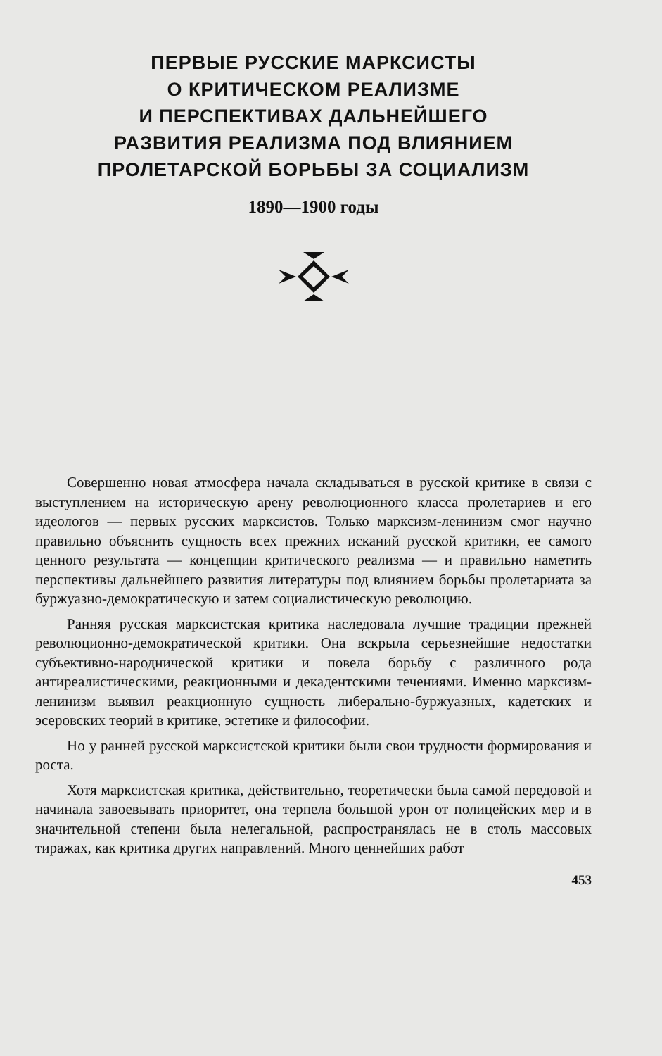ПЕРВЫЕ РУССКИЕ МАРКСИСТЫ
О КРИТИЧЕСКОМ РЕАЛИЗМЕ
И ПЕРСПЕКТИВАХ ДАЛЬНЕЙШЕГО
РАЗВИТИЯ РЕАЛИЗМА ПОД ВЛИЯНИЕМ
ПРОЛЕТАРСКОЙ БОРЬБЫ ЗА СОЦИАЛИЗМ
1890—1900 годы
Совершенно новая атмосфера начала складываться в русской критике в связи с выступлением на историческую арену революционного класса пролетариев и его идеологов — первых русских марксистов. Только марксизм-ленинизм смог научно правильно объяснить сущность всех прежних исканий русской критики, ее самого ценного результата — концепции критического реализма — и правильно наметить перспективы дальнейшего развития литературы под влиянием борьбы пролетариата за буржуазно-демократическую и затем социалистическую революцию.
Ранняя русская марксистская критика наследовала лучшие традиции прежней революционно-демократической критики. Она вскрыла серьезнейшие недостатки субъективно-народнической критики и повела борьбу с различного рода антиреалистическими, реакционными и декадентскими течениями. Именно марксизм-ленинизм выявил реакционную сущность либерально-буржуазных, кадетских и эсеровских теорий в критике, эстетике и философии.
Но у ранней русской марксистской критики были свои трудности формирования и роста.
Хотя марксистская критика, действительно, теоретически была самой передовой и начинала завоевывать приоритет, она терпела большой урон от полицейских мер и в значительной степени была нелегальной, распространялась не в столь массовых тиражах, как критика других направлений. Много ценнейших работ
453